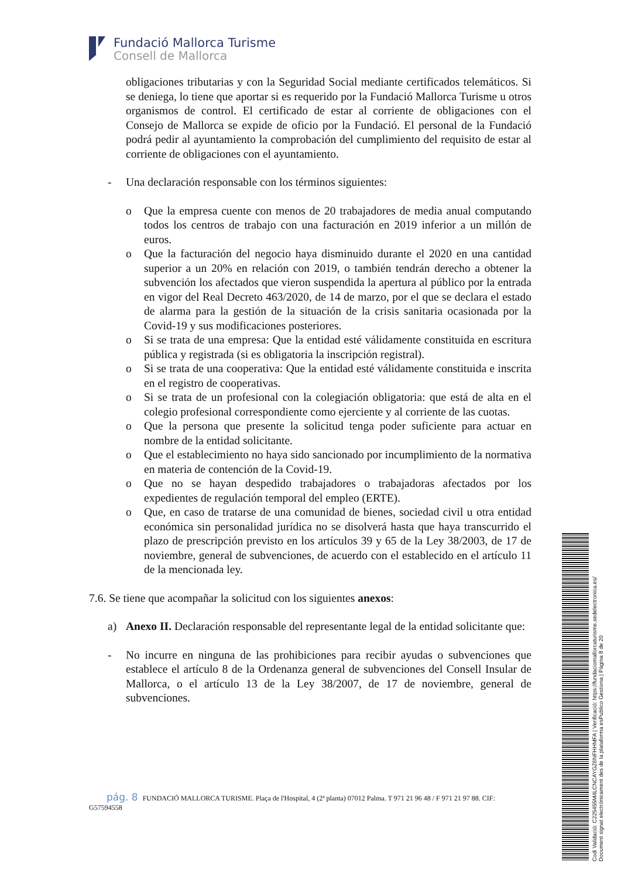Fundació Mallorca Turisme
Consell de Mallorca
obligaciones tributarias y con la Seguridad Social mediante certificados telemáticos. Si se deniega, lo tiene que aportar si es requerido por la Fundació Mallorca Turisme u otros organismos de control. El certificado de estar al corriente de obligaciones con el Consejo de Mallorca se expide de oficio por la Fundació. El personal de la Fundació podrá pedir al ayuntamiento la comprobación del cumplimiento del requisito de estar al corriente de obligaciones con el ayuntamiento.
- Una declaración responsable con los términos siguientes:
o Que la empresa cuente con menos de 20 trabajadores de media anual computando todos los centros de trabajo con una facturación en 2019 inferior a un millón de euros.
o Que la facturación del negocio haya disminuido durante el 2020 en una cantidad superior a un 20% en relación con 2019, o también tendrán derecho a obtener la subvención los afectados que vieron suspendida la apertura al público por la entrada en vigor del Real Decreto 463/2020, de 14 de marzo, por el que se declara el estado de alarma para la gestión de la situación de la crisis sanitaria ocasionada por la Covid-19 y sus modificaciones posteriores.
o Si se trata de una empresa: Que la entidad esté válidamente constituida en escritura pública y registrada (si es obligatoria la inscripción registral).
o Si se trata de una cooperativa: Que la entidad esté válidamente constituida e inscrita en el registro de cooperativas.
o Si se trata de un profesional con la colegiación obligatoria: que está de alta en el colegio profesional correspondiente como ejerciente y al corriente de las cuotas.
o Que la persona que presente la solicitud tenga poder suficiente para actuar en nombre de la entidad solicitante.
o Que el establecimiento no haya sido sancionado por incumplimiento de la normativa en materia de contención de la Covid-19.
o Que no se hayan despedido trabajadores o trabajadoras afectados por los expedientes de regulación temporal del empleo (ERTE).
o Que, en caso de tratarse de una comunidad de bienes, sociedad civil u otra entidad económica sin personalidad jurídica no se disolverá hasta que haya transcurrido el plazo de prescripción previsto en los artículos 39 y 65 de la Ley 38/2003, de 17 de noviembre, general de subvenciones, de acuerdo con el establecido en el artículo 11 de la mencionada ley.
7.6. Se tiene que acompañar la solicitud con los siguientes anexos:
a) Anexo II. Declaración responsable del representante legal de la entidad solicitante que:
- No incurre en ninguna de las prohibiciones para recibir ayudas o subvenciones que establece el artículo 8 de la Ordenanza general de subvenciones del Consell Insular de Mallorca, o el artículo 13 de la Ley 38/2007, de 17 de noviembre, general de subvenciones.
pág. 8 FUNDACIÓ MALLORCA TURISME. Plaça de l'Hospital, 4 (2ª planta) 07012 Palma. T 971 21 96 48 / F 971 21 97 88. CIF: G57594558
Codi Validació: C225455M4LCNCAYGZ6NFHHMFA | Verificació: https://fundaciomallorcaturisme.sedelectronica.es/
Document signat electrònicament des de la plataforma esPublico Gestiona | Pàgina 8 de 20